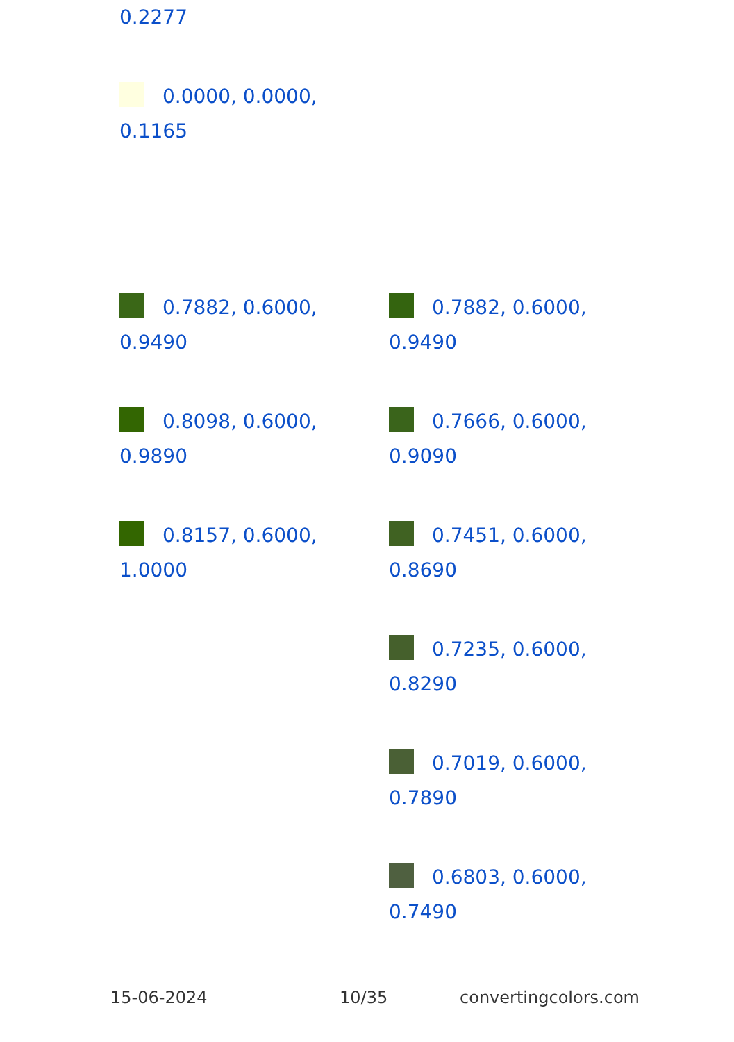0.2277
0.0000, 0.0000, 0.1165
0.7882, 0.6000, 0.9490
0.7882, 0.6000, 0.9490
0.8098, 0.6000, 0.9890
0.7666, 0.6000, 0.9090
0.8157, 0.6000, 1.0000
0.7451, 0.6000, 0.8690
0.7235, 0.6000, 0.8290
0.7019, 0.6000, 0.7890
0.6803, 0.6000, 0.7490
15-06-2024 10/35 convertingcolors.com